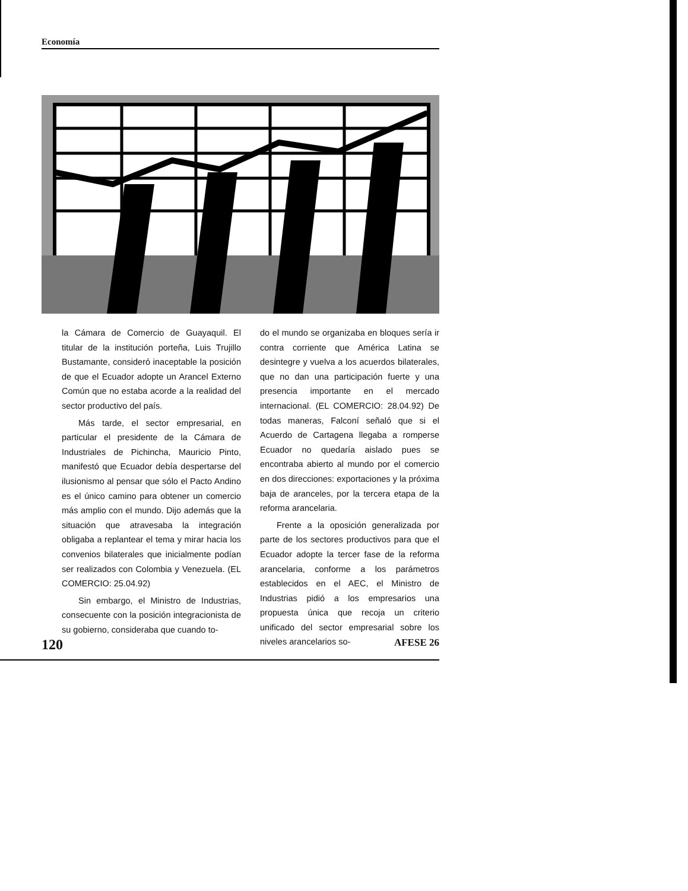Economía
la Cámara de Comercio de Guayaquil. El titular de la institución porteña, Luis Trujillo Bustamante, consideró inaceptable la posición de que el Ecuador adopte un Arancel Externo Común que no estaba acorde a la realidad del sector productivo del país.
Más tarde, el sector empresarial, en particular el presidente de la Cámara de Industriales de Pichincha, Mauricio Pinto, manifestó que Ecuador debía despertarse del ilusionismo al pensar que sólo el Pacto Andino es el único camino para obtener un comercio más amplio con el mundo. Dijo además que la situación que atravesaba la integración obligaba a replantear el tema y mirar hacia los convenios bilaterales que inicialmente podían ser realizados con Colombia y Venezuela. (EL COMERCIO: 25.04.92)
Sin embargo, el Ministro de Industrias, consecuente con la posición integracionista de su gobierno, consideraba que cuando to-
do el mundo se organizaba en bloques sería ir contra corriente que América Latina se desintegre y vuelva a los acuerdos bilaterales, que no dan una participación fuerte y una presencia importante en el mercado internacional. (EL COMERCIO: 28.04.92) De todas maneras, Falconí señaló que si el Acuerdo de Cartagena llegaba a romperse Ecuador no quedaría aislado pues se encontraba abierto al mundo por el comercio en dos direcciones: exportaciones y la próxima baja de aranceles, por la tercera etapa de la reforma arancelaria.
Frente a la oposición generalizada por parte de los sectores productivos para que el Ecuador adopte la tercer fase de la reforma arancelaria, conforme a los parámetros establecidos en el AEC, el Ministro de Industrias pidió a los empresarios una propuesta única que recoja un criterio unificado del sector empresarial sobre los niveles arancelarios so-
120 AFESE 26